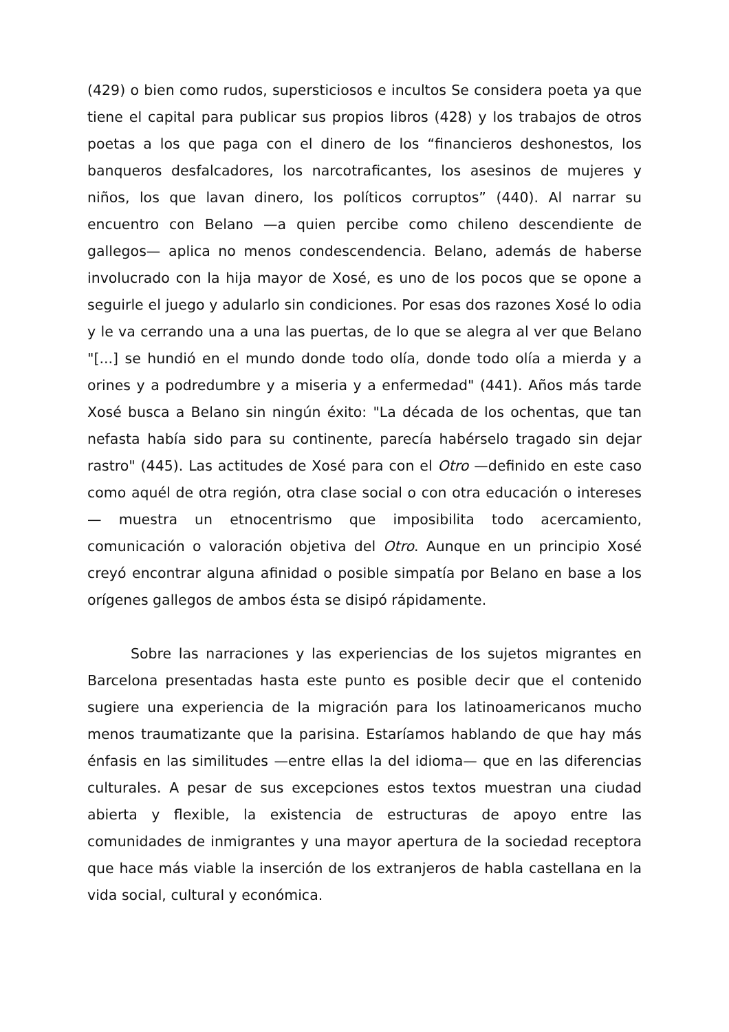(429) o bien como rudos, supersticiosos e incultos Se considera poeta ya que tiene el capital para publicar sus propios libros (428) y los trabajos de otros poetas a los que paga con el dinero de los “financieros deshonestos, los banqueros desfalcadores, los narcotraficantes, los asesinos de mujeres y niños, los que lavan dinero, los políticos corruptos” (440). Al narrar su encuentro con Belano —a quien percibe como chileno descendiente de gallegos— aplica no menos condescendencia. Belano, además de haberse involucrado con la hija mayor de Xosé, es uno de los pocos que se opone a seguirle el juego y adularlo sin condiciones. Por esas dos razones Xosé lo odia y le va cerrando una a una las puertas, de lo que se alegra al ver que Belano "[...] se hundió en el mundo donde todo olía, donde todo olía a mierda y a orines y a podredumbre y a miseria y a enfermedad" (441). Años más tarde Xosé busca a Belano sin ningún éxito: "La década de los ochentas, que tan nefasta había sido para su continente, parecía habérselo tragado sin dejar rastro" (445). Las actitudes de Xosé para con el Otro —definido en este caso como aquél de otra región, otra clase social o con otra educación o intereses— muestra un etnocentrismo que imposibilita todo acercamiento, comunicación o valoración objetiva del Otro. Aunque en un principio Xosé creyó encontrar alguna afinidad o posible simpatía por Belano en base a los orígenes gallegos de ambos ésta se disipó rápidamente.
Sobre las narraciones y las experiencias de los sujetos migrantes en Barcelona presentadas hasta este punto es posible decir que el contenido sugiere una experiencia de la migración para los latinoamericanos mucho menos traumatizante que la parisina. Estaríamos hablando de que hay más énfasis en las similitudes —entre ellas la del idioma— que en las diferencias culturales. A pesar de sus excepciones estos textos muestran una ciudad abierta y flexible, la existencia de estructuras de apoyo entre las comunidades de inmigrantes y una mayor apertura de la sociedad receptora que hace más viable la inserción de los extranjeros de habla castellana en la vida social, cultural y económica.